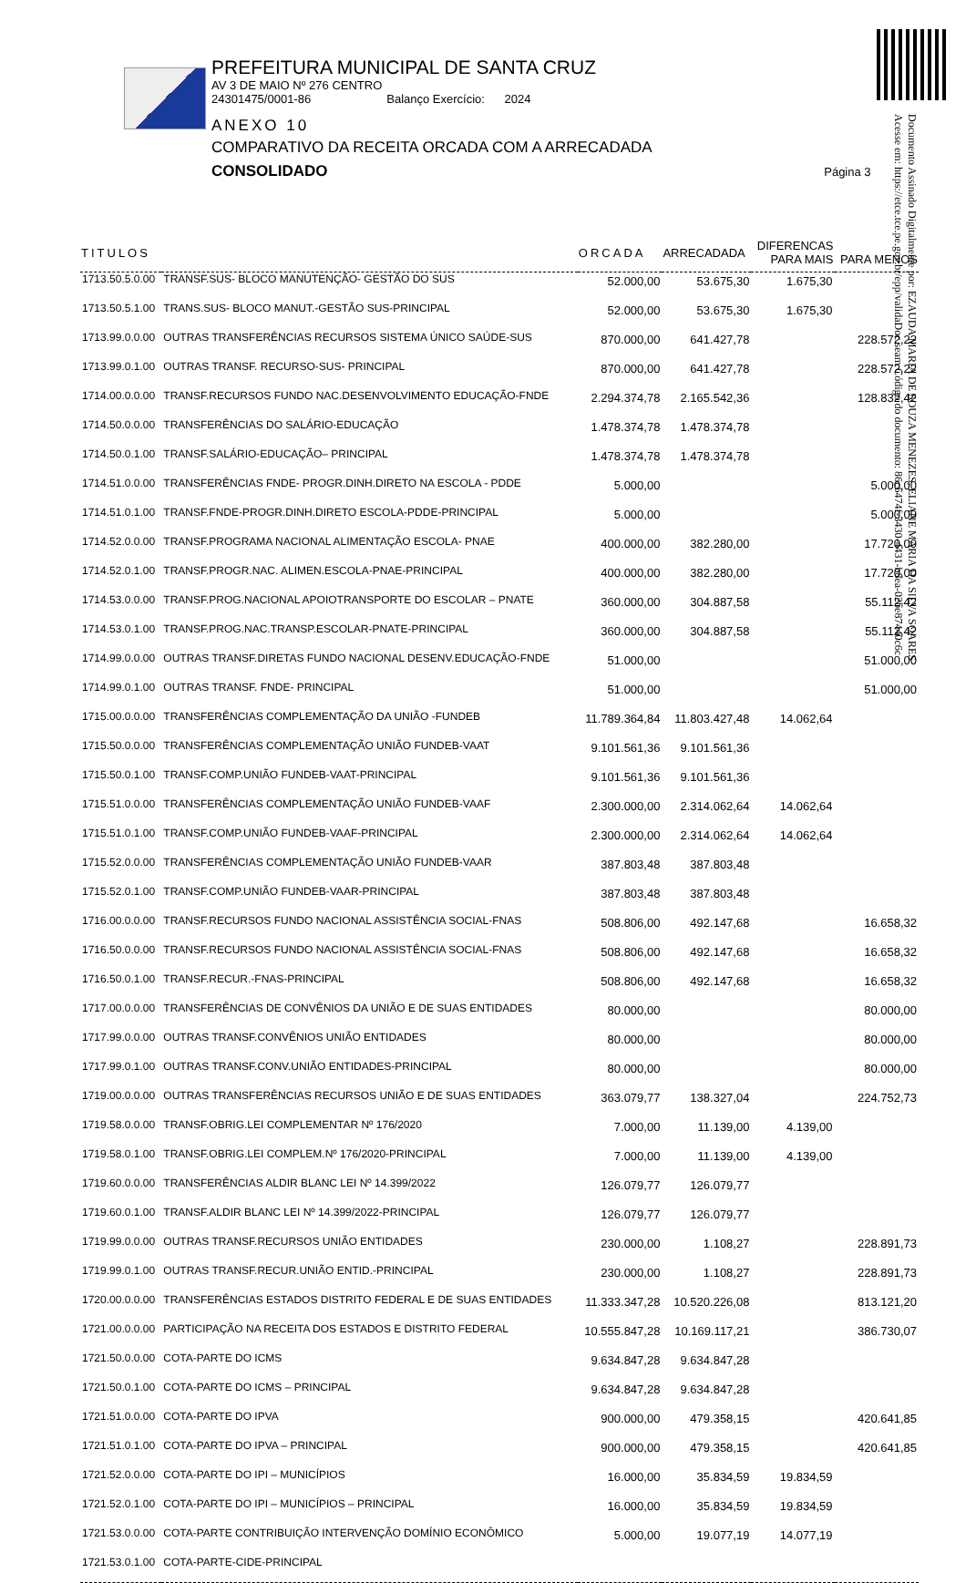PREFEITURA MUNICIPAL DE SANTA CRUZ
AV 3 DE MAIO Nº 276 CENTRO
24301475/0001-86 Balanço Exercício: 2024
ANEXO 10
COMPARATIVO DA RECEITA ORCADA COM A ARRECADADA
CONSOLIDADO Página 3
Documento Assinado Digitalmente por: EZAUDA MARIA DE SOUZA MENEZES, ELIANE MARIA DA SILVA SOARES
Acesse em: https://etce.tce.pe.gov.br/epp/validaDoc.seam Código do documento: 86c6474f-3430-4431-b8ea-02be87440c6c
| TITULOS | | ORCADA | ARRECADADA | DIFERENCAS PARA MAIS | PARA MENOS |
| --- | --- | --- | --- | --- | --- |
| 1713.50.5.0.00 | TRANSF.SUS- BLOCO MANUTENÇÃO- GESTÃO DO SUS | 52.000,00 | 53.675,30 | 1.675,30 | |
| 1713.50.5.1.00 | TRANS.SUS- BLOCO MANUT.-GESTÃO SUS-PRINCIPAL | 52.000,00 | 53.675,30 | 1.675,30 | |
| 1713.99.0.0.00 | OUTRAS TRANSFERÊNCIAS RECURSOS SISTEMA ÚNICO SAÚDE-SUS | 870.000,00 | 641.427,78 | | 228.572,22 |
| 1713.99.0.1.00 | OUTRAS TRANSF. RECURSO-SUS- PRINCIPAL | 870.000,00 | 641.427,78 | | 228.572,22 |
| 1714.00.0.0.00 | TRANSF.RECURSOS FUNDO NAC.DESENVOLVIMENTO EDUCAÇÃO-FNDE | 2.294.374,78 | 2.165.542,36 | | 128.832,42 |
| 1714.50.0.0.00 | TRANSFERÊNCIAS DO SALÁRIO-EDUCAÇÃO | 1.478.374,78 | 1.478.374,78 | | |
| 1714.50.0.1.00 | TRANSF.SALÁRIO-EDUCAÇÃO– PRINCIPAL | 1.478.374,78 | 1.478.374,78 | | |
| 1714.51.0.0.00 | TRANSFERÊNCIAS FNDE- PROGR.DINH.DIRETO NA ESCOLA - PDDE | 5.000,00 | | | 5.000,00 |
| 1714.51.0.1.00 | TRANSF.FNDE-PROGR.DINH.DIRETO ESCOLA-PDDE-PRINCIPAL | 5.000,00 | | | 5.000,00 |
| 1714.52.0.0.00 | TRANSF.PROGRAMA NACIONAL ALIMENTAÇÃO ESCOLA- PNAE | 400.000,00 | 382.280,00 | | 17.720,00 |
| 1714.52.0.1.00 | TRANSF.PROGR.NAC. ALIMEN.ESCOLA-PNAE-PRINCIPAL | 400.000,00 | 382.280,00 | | 17.720,00 |
| 1714.53.0.0.00 | TRANSF.PROG.NACIONAL APOIOTRANSPORTE DO ESCOLAR – PNATE | 360.000,00 | 304.887,58 | | 55.112,42 |
| 1714.53.0.1.00 | TRANSF.PROG.NAC.TRANSP.ESCOLAR-PNATE-PRINCIPAL | 360.000,00 | 304.887,58 | | 55.112,42 |
| 1714.99.0.0.00 | OUTRAS TRANSF.DIRETAS FUNDO NACIONAL DESENV.EDUCAÇÃO-FNDE | 51.000,00 | | | 51.000,00 |
| 1714.99.0.1.00 | OUTRAS TRANSF. FNDE- PRINCIPAL | 51.000,00 | | | 51.000,00 |
| 1715.00.0.0.00 | TRANSFERÊNCIAS COMPLEMENTAÇÃO DA UNIÃO -FUNDEB | 11.789.364,84 | 11.803.427,48 | 14.062,64 | |
| 1715.50.0.0.00 | TRANSFERÊNCIAS COMPLEMENTAÇÃO UNIÃO FUNDEB-VAAT | 9.101.561,36 | 9.101.561,36 | | |
| 1715.50.0.1.00 | TRANSF.COMP.UNIÃO FUNDEB-VAAT-PRINCIPAL | 9.101.561,36 | 9.101.561,36 | | |
| 1715.51.0.0.00 | TRANSFERÊNCIAS COMPLEMENTAÇÃO UNIÃO FUNDEB-VAAF | 2.300.000,00 | 2.314.062,64 | 14.062,64 | |
| 1715.51.0.1.00 | TRANSF.COMP.UNIÃO FUNDEB-VAAF-PRINCIPAL | 2.300.000,00 | 2.314.062,64 | 14.062,64 | |
| 1715.52.0.0.00 | TRANSFERÊNCIAS COMPLEMENTAÇÃO UNIÃO FUNDEB-VAAR | 387.803,48 | 387.803,48 | | |
| 1715.52.0.1.00 | TRANSF.COMP.UNIÃO FUNDEB-VAAR-PRINCIPAL | 387.803,48 | 387.803,48 | | |
| 1716.00.0.0.00 | TRANSF.RECURSOS FUNDO NACIONAL ASSISTÊNCIA SOCIAL-FNAS | 508.806,00 | 492.147,68 | | 16.658,32 |
| 1716.50.0.0.00 | TRANSF.RECURSOS FUNDO NACIONAL ASSISTÊNCIA SOCIAL-FNAS | 508.806,00 | 492.147,68 | | 16.658,32 |
| 1716.50.0.1.00 | TRANSF.RECUR.-FNAS-PRINCIPAL | 508.806,00 | 492.147,68 | | 16.658,32 |
| 1717.00.0.0.00 | TRANSFERÊNCIAS DE CONVÊNIOS DA UNIÃO E DE SUAS ENTIDADES | 80.000,00 | | | 80.000,00 |
| 1717.99.0.0.00 | OUTRAS TRANSF.CONVÊNIOS UNIÃO ENTIDADES | 80.000,00 | | | 80.000,00 |
| 1717.99.0.1.00 | OUTRAS TRANSF.CONV.UNIÃO ENTIDADES-PRINCIPAL | 80.000,00 | | | 80.000,00 |
| 1719.00.0.0.00 | OUTRAS TRANSFERÊNCIAS RECURSOS UNIÃO E DE SUAS ENTIDADES | 363.079,77 | 138.327,04 | | 224.752,73 |
| 1719.58.0.0.00 | TRANSF.OBRIG.LEI COMPLEMENTAR Nº 176/2020 | 7.000,00 | 11.139,00 | 4.139,00 | |
| 1719.58.0.1.00 | TRANSF.OBRIG.LEI COMPLEM.Nº 176/2020-PRINCIPAL | 7.000,00 | 11.139,00 | 4.139,00 | |
| 1719.60.0.0.00 | TRANSFERÊNCIAS ALDIR BLANC LEI Nº 14.399/2022 | 126.079,77 | 126.079,77 | | |
| 1719.60.0.1.00 | TRANSF.ALDIR BLANC LEI Nº 14.399/2022-PRINCIPAL | 126.079,77 | 126.079,77 | | |
| 1719.99.0.0.00 | OUTRAS TRANSF.RECURSOS UNIÃO ENTIDADES | 230.000,00 | 1.108,27 | | 228.891,73 |
| 1719.99.0.1.00 | OUTRAS TRANSF.RECUR.UNIÃO ENTID.-PRINCIPAL | 230.000,00 | 1.108,27 | | 228.891,73 |
| 1720.00.0.0.00 | TRANSFERÊNCIAS ESTADOS DISTRITO FEDERAL E DE SUAS ENTIDADES | 11.333.347,28 | 10.520.226,08 | | 813.121,20 |
| 1721.00.0.0.00 | PARTICIPAÇÃO NA RECEITA DOS ESTADOS E DISTRITO FEDERAL | 10.555.847,28 | 10.169.117,21 | | 386.730,07 |
| 1721.50.0.0.00 | COTA-PARTE DO ICMS | 9.634.847,28 | 9.634.847,28 | | |
| 1721.50.0.1.00 | COTA-PARTE DO ICMS – PRINCIPAL | 9.634.847,28 | 9.634.847,28 | | |
| 1721.51.0.0.00 | COTA-PARTE DO IPVA | 900.000,00 | 479.358,15 | | 420.641,85 |
| 1721.51.0.1.00 | COTA-PARTE DO IPVA – PRINCIPAL | 900.000,00 | 479.358,15 | | 420.641,85 |
| 1721.52.0.0.00 | COTA-PARTE DO IPI – MUNICÍPIOS | 16.000,00 | 35.834,59 | 19.834,59 | |
| 1721.52.0.1.00 | COTA-PARTE DO IPI – MUNICÍPIOS – PRINCIPAL | 16.000,00 | 35.834,59 | 19.834,59 | |
| 1721.53.0.0.00 | COTA-PARTE CONTRIBUIÇÃO INTERVENÇÃO DOMÍNIO ECONÔMICO | 5.000,00 | 19.077,19 | 14.077,19 | |
| 1721.53.0.1.00 | COTA-PARTE-CIDE-PRINCIPAL | | | | |